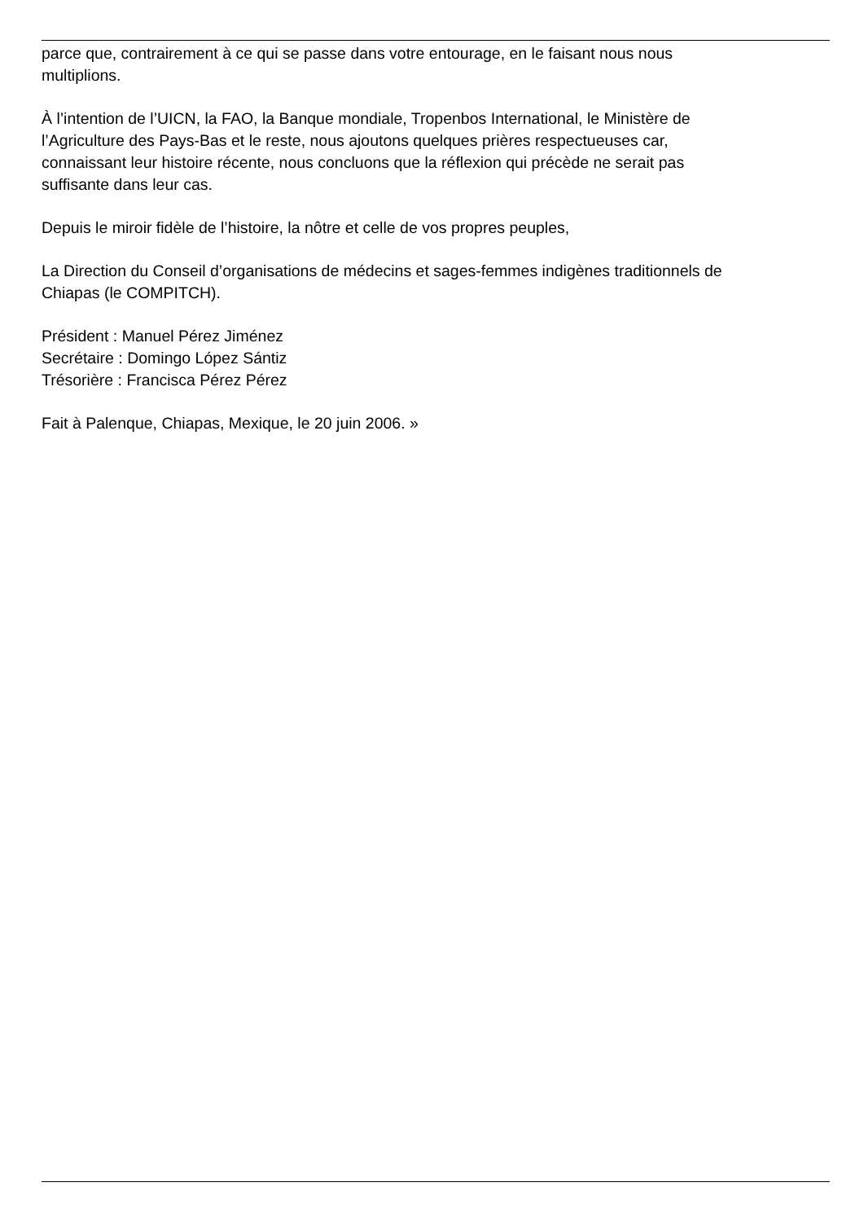parce que, contrairement à ce qui se passe dans votre entourage, en le faisant nous nous
multiplions.
À l’intention de l’UICN, la FAO, la Banque mondiale, Tropenbos International, le Ministère de
l’Agriculture des Pays-Bas et le reste, nous ajoutons quelques prières respectueuses car,
connaissant leur histoire récente, nous concluons que la réflexion qui précède ne serait pas
suffisante dans leur cas.
Depuis le miroir fidèle de l’histoire, la nôtre et celle de vos propres peuples,
La Direction du Conseil d’organisations de médecins et sages-femmes indigènes traditionnels de
Chiapas (le COMPITCH).
Président : Manuel Pérez Jiménez
Secrétaire : Domingo López Sántiz
Trésorière : Francisca Pérez Pérez
Fait à Palenque, Chiapas, Mexique, le 20 juin 2006. »